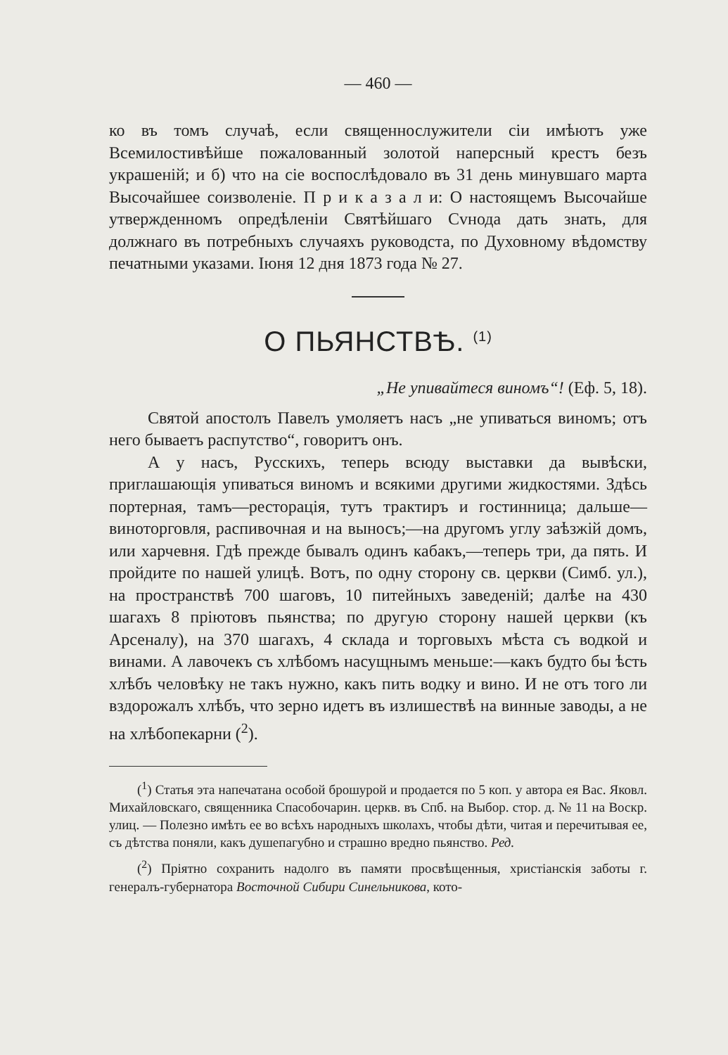— 460 —
ко въ томъ случаѣ, если священнослужители сіи имѣютъ уже Всемилостивѣйше пожалованный золотой наперсный крестъ безъ украшеній; и б) что на сіе воспослѣдовало въ 31 день минувшаго марта Высочайшее соизволеніе. П р и к а з а л и: О настоящемъ Высочайше утвержденномъ опредѣленіи Святѣйшаго Сvнода дать знать, для должнаго въ потребныхъ случаяхъ руководста, по Духовному вѣдомству печатными указами. Іюня 12 дня 1873 года № 27.
О ПЬЯНСТВѢ. <sup>(1)</sup>
„Не упивайтеся виномъ“! (Еф. 5, 18).
Святой апостолъ Павелъ умоляетъ насъ „не упиваться виномъ; отъ него бываетъ распутство“, говоритъ онъ.
А у насъ, Русскихъ, теперь всюду выставки да вывѣски, приглашающія упиваться виномъ и всякими другими жидкостями. Здѣсь портерная, тамъ—ресторація, тутъ трактиръ и гостинница; дальше—виноторговля, распивочная и на выносъ;—на другомъ углу заѣзжій домъ, или харчевня. Гдѣ прежде бывалъ одинъ кабакъ,—теперь три, да пять. И пройдите по нашей улицѣ. Вотъ, по одну сторону св. церкви (Симб. ул.), на пространствѣ 700 шаговъ, 10 питейныхъ заведеній; далѣе на 430 шагахъ 8 пріютовъ пьянства; по другую сторону нашей церкви (къ Арсеналу), на 370 шагахъ, 4 склада и торговыхъ мѣста съ водкой и винами. А лавочекъ съ хлѣбомъ насущнымъ меньше:—какъ будто бы ѣсть хлѣбъ человѣку не такъ нужно, какъ пить водку и вино. И не отъ того ли вздорожалъ хлѣбъ, что зерно идетъ въ излишествѣ на винные заводы, а не на хлѣбопекарни (<sup>2</sup>).
(<sup>1</sup>) Статья эта напечатана особой брошурой и продается по 5 коп. у автора ея Вас. Яковл. Михайловскаго, священника Спасобочарин. церкв. въ Спб. на Выбор. стор. д. № 11 на Воскр. улиц. — Полезно имѣть ее во всѣхъ народныхъ школахъ, чтобы дѣти, читая и перечитывая ее, съ дѣтства поняли, какъ душепагубно и страшно вредно пьянство. Ред.
(<sup>2</sup>) Пріятно сохранить надолго въ памяти просвѣщенныя, христіанскія заботы г. генералъ-губернатора Восточной Сибири Синельникова, кото-